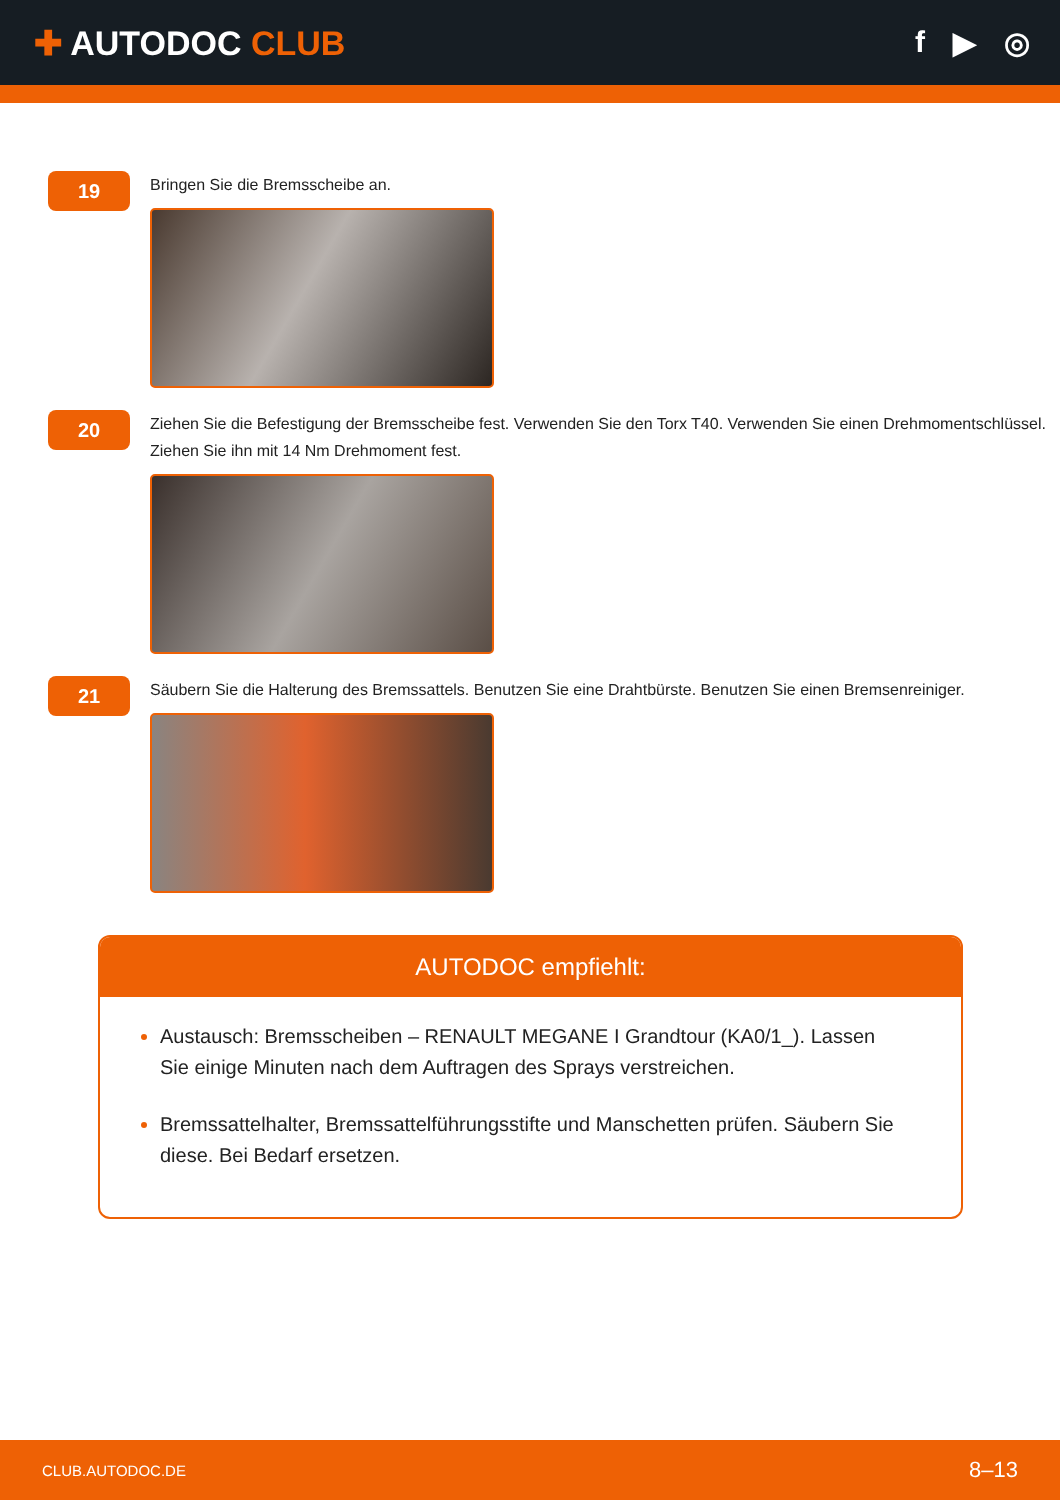✚ AUTODOC CLUB f ▶ ◎
19
Bringen Sie die Bremsscheibe an.
20
Ziehen Sie die Befestigung der Bremsscheibe fest. Verwenden Sie den Torx T40. Verwenden Sie einen Drehmomentschlüssel. Ziehen Sie ihn mit 14 Nm Drehmoment fest.
21
Säubern Sie die Halterung des Bremssattels. Benutzen Sie eine Drahtbürste. Benutzen Sie einen Bremsenreiniger.
AUTODOC empfiehlt:
Austausch: Bremsscheiben – RENAULT MEGANE I Grandtour (KA0/1_). Lassen Sie einige Minuten nach dem Auftragen des Sprays verstreichen.
Bremssattelhalter, Bremssattelführungsstifte und Manschetten prüfen. Säubern Sie diese. Bei Bedarf ersetzen.
CLUB.AUTODOC.DE 8–13